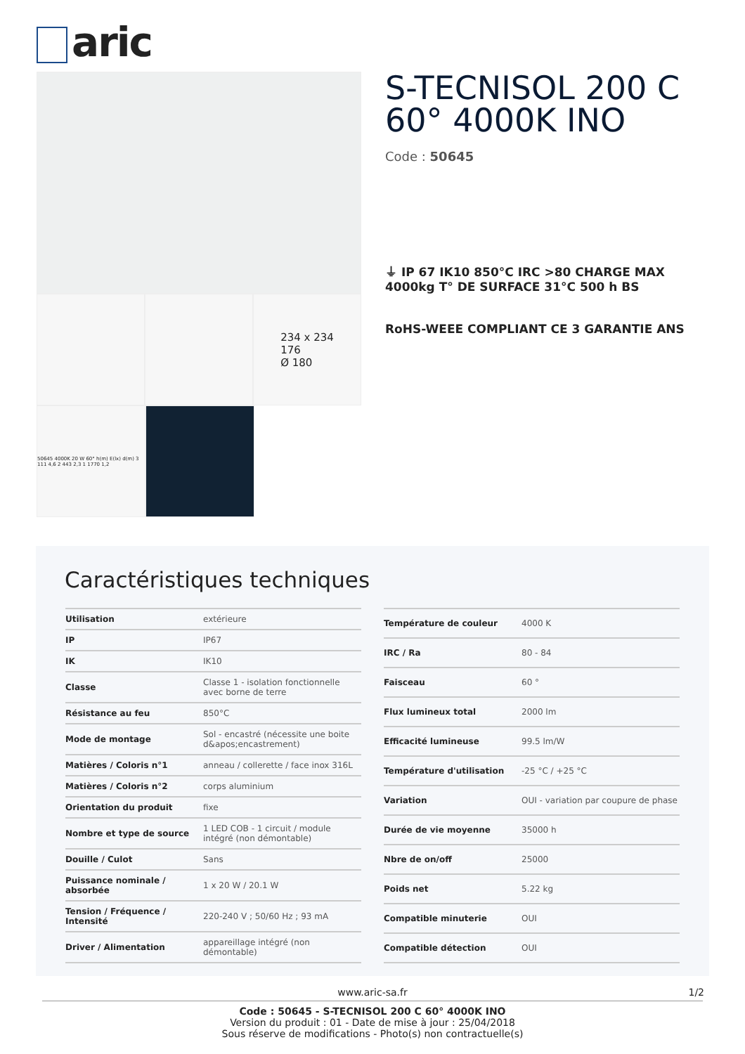aric
234 x 234
176
Ø 180
50645 4000K 20 W 60° h(m) E(lx) d(m) 3 111 4,6 2 443 2,3 1 1770 1,2
S-TECNISOL 200 C 60° 4000K INO
Code : 50645
⏚ IP 67 IK10 850°C IRC >80 CHARGE MAX 4000kg T° DE SURFACE 31°C 500 h BS
RoHS-WEEE COMPLIANT CE 3 GARANTIE ANS
Caractéristiques techniques
| Utilisation | extérieure |
| IP | IP67 |
| IK | IK10 |
| Classe | Classe 1 - isolation fonctionnelle avec borne de terre |
| Résistance au feu | 850°C |
| Mode de montage | Sol - encastré (nécessite une boite d&apos;encastrement) |
| Matières / Coloris n°1 | anneau / collerette / face inox 316L |
| Matières / Coloris n°2 | corps aluminium |
| Orientation du produit | fixe |
| Nombre et type de source | 1 LED COB - 1 circuit / module intégré (non démontable) |
| Douille / Culot | Sans |
| Puissance nominale / absorbée | 1 x 20 W / 20.1 W |
| Tension / Fréquence / Intensité | 220-240 V ; 50/60 Hz ; 93 mA |
| Driver / Alimentation | appareillage intégré (non démontable) |
| Température de couleur | 4000 K |
| IRC / Ra | 80 - 84 |
| Faisceau | 60 ° |
| Flux lumineux total | 2000 lm |
| Efficacité lumineuse | 99.5 lm/W |
| Température d'utilisation | -25 °C / +25 °C |
| Variation | OUI - variation par coupure de phase |
| Durée de vie moyenne | 35000 h |
| Nbre de on/off | 25000 |
| Poids net | 5.22 kg |
| Compatible minuterie | OUI |
| Compatible détection | OUI |
www.aric-sa.fr 1/2
Code : 50645 - S-TECNISOL 200 C 60° 4000K INO
Version du produit : 01 - Date de mise à jour : 25/04/2018
Sous réserve de modifications - Photo(s) non contractuelle(s)